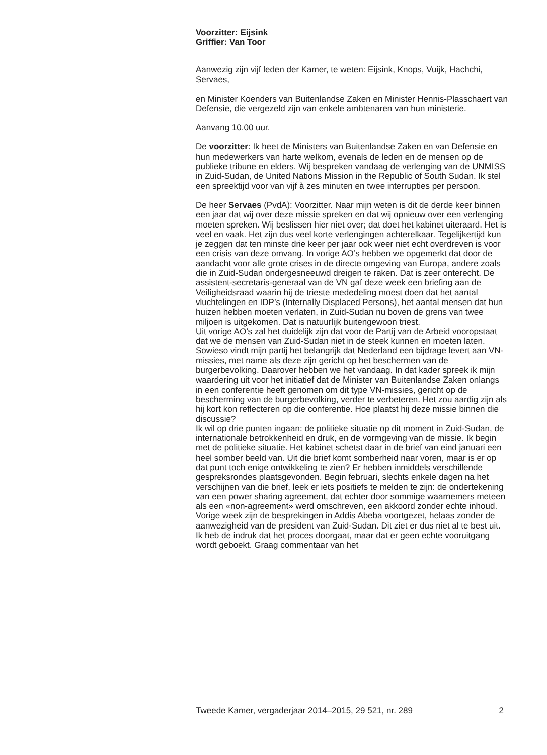Voorzitter: Eijsink
Griffier: Van Toor
Aanwezig zijn vijf leden der Kamer, te weten: Eijsink, Knops, Vuijk, Hachchi, Servaes,
en Minister Koenders van Buitenlandse Zaken en Minister Hennis-Plasschaert van Defensie, die vergezeld zijn van enkele ambtenaren van hun ministerie.
Aanvang 10.00 uur.
De voorzitter: Ik heet de Ministers van Buitenlandse Zaken en van Defensie en hun medewerkers van harte welkom, evenals de leden en de mensen op de publieke tribune en elders. Wij bespreken vandaag de verlenging van de UNMISS in Zuid-Sudan, de United Nations Mission in the Republic of South Sudan. Ik stel een spreektijd voor van vijf à zes minuten en twee interrupties per persoon.
De heer Servaes (PvdA): Voorzitter. Naar mijn weten is dit de derde keer binnen een jaar dat wij over deze missie spreken en dat wij opnieuw over een verlenging moeten spreken. Wij beslissen hier niet over; dat doet het kabinet uiteraard. Het is veel en vaak. Het zijn dus veel korte verlengingen achterelkaar. Tegelijkertijd kun je zeggen dat ten minste drie keer per jaar ook weer niet echt overdreven is voor een crisis van deze omvang. In vorige AO’s hebben we opgemerkt dat door de aandacht voor alle grote crises in de directe omgeving van Europa, andere zoals die in Zuid-Sudan ondergesneeuwd dreigen te raken. Dat is zeer onterecht. De assistent-secretaris-generaal van de VN gaf deze week een briefing aan de Veiligheidsraad waarin hij de trieste mededeling moest doen dat het aantal vluchtelingen en IDP’s (Internally Displaced Persons), het aantal mensen dat hun huizen hebben moeten verlaten, in Zuid-Sudan nu boven de grens van twee miljoen is uitgekomen. Dat is natuurlijk buitengewoon triest.
Uit vorige AO’s zal het duidelijk zijn dat voor de Partij van de Arbeid vooropstaat dat we de mensen van Zuid-Sudan niet in de steek kunnen en moeten laten. Sowieso vindt mijn partij het belangrijk dat Nederland een bijdrage levert aan VN-missies, met name als deze zijn gericht op het beschermen van de burgerbevolking. Daarover hebben we het vandaag. In dat kader spreek ik mijn waardering uit voor het initiatief dat de Minister van Buitenlandse Zaken onlangs in een conferentie heeft genomen om dit type VN-missies, gericht op de bescherming van de burgerbevolking, verder te verbeteren. Het zou aardig zijn als hij kort kon reflecteren op die conferentie. Hoe plaatst hij deze missie binnen die discussie?
Ik wil op drie punten ingaan: de politieke situatie op dit moment in Zuid-Sudan, de internationale betrokkenheid en druk, en de vormgeving van de missie. Ik begin met de politieke situatie. Het kabinet schetst daar in de brief van eind januari een heel somber beeld van. Uit die brief komt somberheid naar voren, maar is er op dat punt toch enige ontwikkeling te zien? Er hebben inmiddels verschillende gespreksrondes plaatsgevonden. Begin februari, slechts enkele dagen na het verschijnen van die brief, leek er iets positiefs te melden te zijn: de ondertekening van een power sharing agreement, dat echter door sommige waarnemers meteen als een «non-agreement» werd omschreven, een akkoord zonder echte inhoud. Vorige week zijn de besprekingen in Addis Abeba voortgezet, helaas zonder de aanwezigheid van de president van Zuid-Sudan. Dit ziet er dus niet al te best uit. Ik heb de indruk dat het proces doorgaat, maar dat er geen echte vooruitgang wordt geboekt. Graag commentaar van het
Tweede Kamer, vergaderjaar 2014–2015, 29 521, nr. 289 2